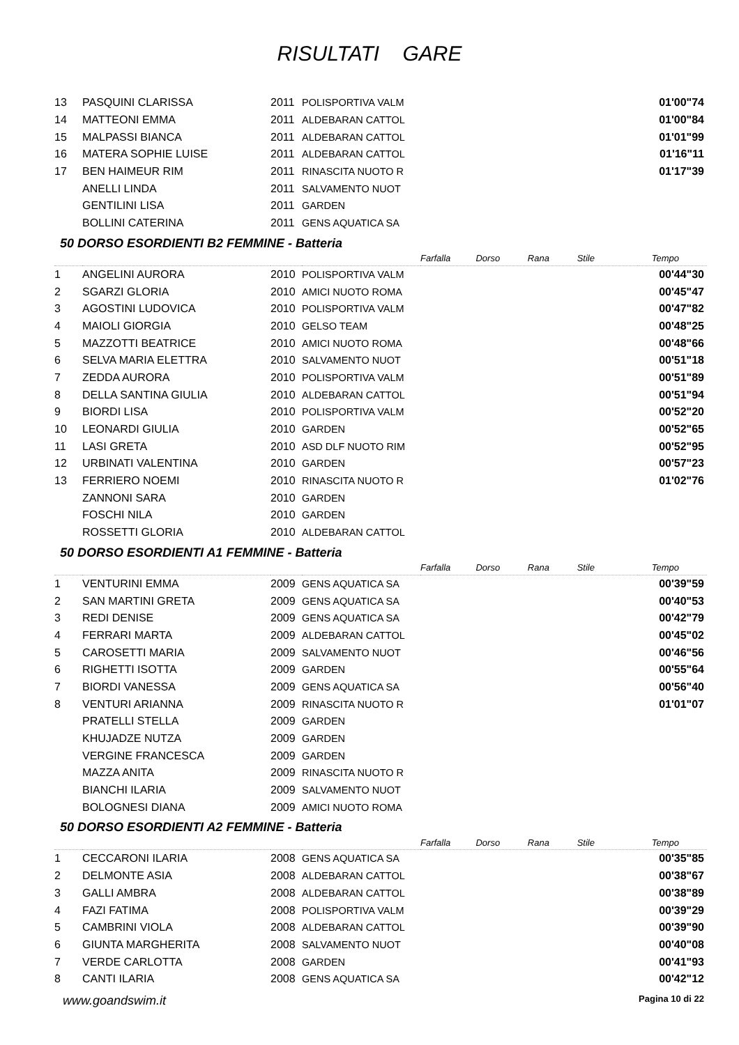RISULTATI GARE
| 13 | PASQUINI CLARISSA | 2011 | POLISPORTIVA VALM | | 01'00"74 |
| 14 | MATTEONI EMMA | 2011 | ALDEBARAN CATTOL | | 01'00"84 |
| 15 | MALPASSI BIANCA | 2011 | ALDEBARAN CATTOL | | 01'01"99 |
| 16 | MATERA SOPHIE LUISE | 2011 | ALDEBARAN CATTOL | | 01'16"11 |
| 17 | BEN HAIMEUR RIM | 2011 | RINASCITA NUOTO R | | 01'17"39 |
| | ANELLI LINDA | 2011 | SALVAMENTO NUOT | | |
| | GENTILINI LISA | 2011 | GARDEN | | |
| | BOLLINI CATERINA | 2011 | GENS AQUATICA SA | | |
50 DORSO ESORDIENTI B2 FEMMINE - Batteria
| | | | | Farfalla Dorso Rana Stile | Tempo |
| 1 | ANGELINI AURORA | 2010 | POLISPORTIVA VALM | | 00'44"30 |
| 2 | SGARZI GLORIA | 2010 | AMICI NUOTO ROMA | | 00'45"47 |
| 3 | AGOSTINI LUDOVICA | 2010 | POLISPORTIVA VALM | | 00'47"82 |
| 4 | MAIOLI GIORGIA | 2010 | GELSO TEAM | | 00'48"25 |
| 5 | MAZZOTTI BEATRICE | 2010 | AMICI NUOTO ROMA | | 00'48"66 |
| 6 | SELVA MARIA ELETTRA | 2010 | SALVAMENTO NUOT | | 00'51"18 |
| 7 | ZEDDA AURORA | 2010 | POLISPORTIVA VALM | | 00'51"89 |
| 8 | DELLA SANTINA GIULIA | 2010 | ALDEBARAN CATTOL | | 00'51"94 |
| 9 | BIORDI LISA | 2010 | POLISPORTIVA VALM | | 00'52"20 |
| 10 | LEONARDI GIULIA | 2010 | GARDEN | | 00'52"65 |
| 11 | LASI GRETA | 2010 | ASD DLF NUOTO RIM | | 00'52"95 |
| 12 | URBINATI VALENTINA | 2010 | GARDEN | | 00'57"23 |
| 13 | FERRIERO NOEMI | 2010 | RINASCITA NUOTO R | | 01'02"76 |
| | ZANNONI SARA | 2010 | GARDEN | | |
| | FOSCHI NILA | 2010 | GARDEN | | |
| | ROSSETTI GLORIA | 2010 | ALDEBARAN CATTOL | | |
50 DORSO ESORDIENTI A1 FEMMINE - Batteria
| | | | | Farfalla Dorso Rana Stile | Tempo |
| 1 | VENTURINI EMMA | 2009 | GENS AQUATICA SA | | 00'39"59 |
| 2 | SAN MARTINI GRETA | 2009 | GENS AQUATICA SA | | 00'40"53 |
| 3 | REDI DENISE | 2009 | GENS AQUATICA SA | | 00'42"79 |
| 4 | FERRARI MARTA | 2009 | ALDEBARAN CATTOL | | 00'45"02 |
| 5 | CAROSETTI MARIA | 2009 | SALVAMENTO NUOT | | 00'46"56 |
| 6 | RIGHETTI ISOTTA | 2009 | GARDEN | | 00'55"64 |
| 7 | BIORDI VANESSA | 2009 | GENS AQUATICA SA | | 00'56"40 |
| 8 | VENTURI ARIANNA | 2009 | RINASCITA NUOTO R | | 01'01"07 |
| | PRATELLI STELLA | 2009 | GARDEN | | |
| | KHUJADZE NUTZA | 2009 | GARDEN | | |
| | VERGINE FRANCESCA | 2009 | GARDEN | | |
| | MAZZA ANITA | 2009 | RINASCITA NUOTO R | | |
| | BIANCHI ILARIA | 2009 | SALVAMENTO NUOT | | |
| | BOLOGNESI DIANA | 2009 | AMICI NUOTO ROMA | | |
50 DORSO ESORDIENTI A2 FEMMINE - Batteria
| | | | | Farfalla Dorso Rana Stile | Tempo |
| 1 | CECCARONI ILARIA | 2008 | GENS AQUATICA SA | | 00'35"85 |
| 2 | DELMONTE ASIA | 2008 | ALDEBARAN CATTOL | | 00'38"67 |
| 3 | GALLI AMBRA | 2008 | ALDEBARAN CATTOL | | 00'38"89 |
| 4 | FAZI FATIMA | 2008 | POLISPORTIVA VALM | | 00'39"29 |
| 5 | CAMBRINI VIOLA | 2008 | ALDEBARAN CATTOL | | 00'39"90 |
| 6 | GIUNTA MARGHERITA | 2008 | SALVAMENTO NUOT | | 00'40"08 |
| 7 | VERDE CARLOTTA | 2008 | GARDEN | | 00'41"93 |
| 8 | CANTI ILARIA | 2008 | GENS AQUATICA SA | | 00'42"12 |
www.goandswim.it Pagina 10 di 22